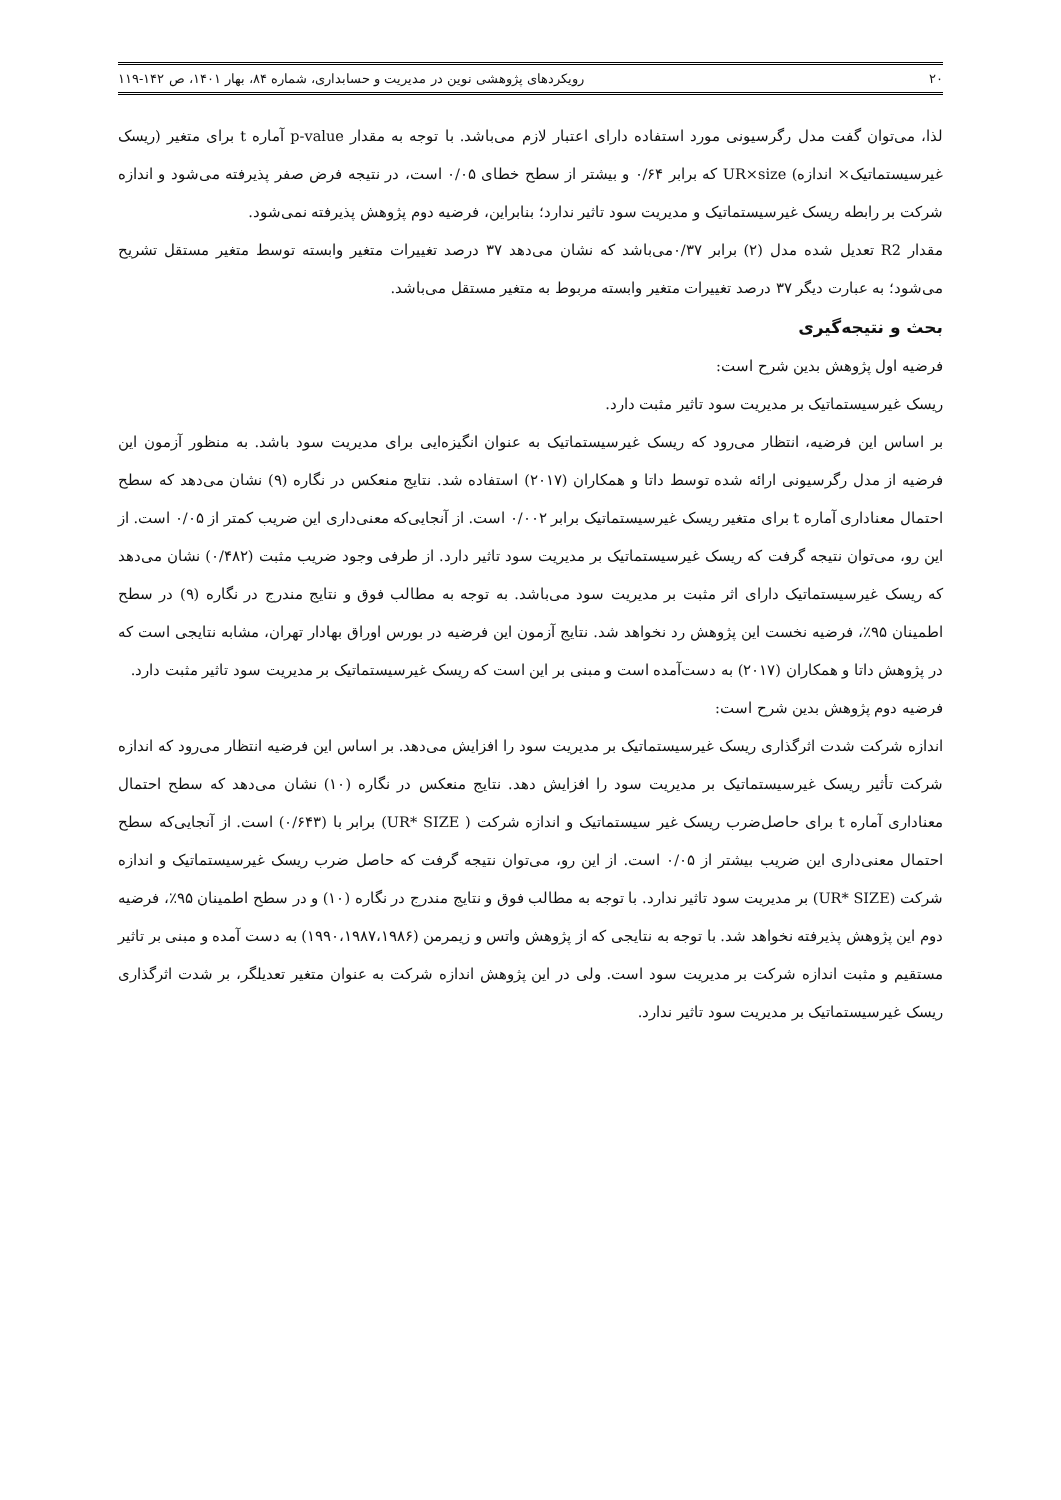۲۰ رویکردهای پژوهشی نوین در مدیریت و حسابداری، شماره ۸۴، بهار ۱۴۰۱، ص ۱۴۲-۱۱۹
لذا، می‌توان گفت مدل رگرسیونی مورد استفاده دارای اعتبار لازم می‌باشد. با توجه به مقدار p-value آماره t برای متغیر (ریسک غیرسیستماتیک× اندازه) UR×size که برابر ۰/۶۴ و بیشتر از سطح خطای ۰/۰۵ است، در نتیجه فرض صفر پذیرفته می‌شود و اندازه شرکت بر رابطه ریسک غیرسیستماتیک و مدیریت سود تاثیر ندارد؛ بنابراین، فرضیه دوم پژوهش پذیرفته نمی‌شود.
مقدار R2 تعدیل شده مدل (۲) برابر ۰/۳۷می‌باشد که نشان می‌دهد ۳۷ درصد تغییرات متغیر وابسته توسط متغیر مستقل تشریح می‌شود؛ به عبارت دیگر ۳۷ درصد تغییرات متغیر وابسته مربوط به متغیر مستقل می‌باشد.
بحث و نتیجه‌گیری
فرضیه اول پژوهش بدین شرح است:
ریسک غیرسیستماتیک بر مدیریت سود تاثیر مثبت دارد.
بر اساس این فرضیه، انتظار می‌رود که ریسک غیرسیستماتیک به عنوان انگیزه‌ایی برای مدیریت سود باشد. به منظور آزمون این فرضیه از مدل رگرسیونی ارائه شده توسط داتا و همکاران (۲۰۱۷) استفاده شد. نتایج منعکس در نگاره (۹) نشان می‌دهد که سطح احتمال معناداری آماره t برای متغیر ریسک غیرسیستماتیک برابر ۰/۰۰۲ است. از آنجایی‌که معنی‌داری این ضریب کمتر از ۰/۰۵ است. از این رو، می‌توان نتیجه گرفت که ریسک غیرسیستماتیک بر مدیریت سود تاثیر دارد. از طرفی وجود ضریب مثبت (۰/۴۸۲) نشان می‌دهد که ریسک غیرسیستماتیک دارای اثر مثبت بر مدیریت سود می‌باشد. به توجه به مطالب فوق و نتایج مندرج در نگاره (۹) در سطح اطمینان ۹۵٪، فرضیه نخست این پژوهش رد نخواهد شد. نتایج آزمون این فرضیه در بورس اوراق بهادار تهران، مشابه نتایجی است که در پژوهش داتا و همکاران (۲۰۱۷) به دست‌آمده است و مبنی بر این است که ریسک غیرسیستماتیک بر مدیریت سود تاثیر مثبت دارد.
فرضیه دوم پژوهش بدین شرح است:
اندازه شرکت شدت اثرگذاری ریسک غیرسیستماتیک بر مدیریت سود را افزایش می‌دهد. بر اساس این فرضیه انتظار می‌رود که اندازه شرکت تأثیر ریسک غیرسیستماتیک بر مدیریت سود را افزایش دهد. نتایج منعکس در نگاره (۱۰) نشان می‌دهد که سطح احتمال معناداری آماره t برای حاصل‌ضرب ریسک غیر سیستماتیک و اندازه شرکت ( UR* SIZE) برابر با (۰/۶۴۳) است. از آنجایی‌که سطح احتمال معنی‌داری این ضریب بیشتر از ۰/۰۵ است. از این رو، می‌توان نتیجه گرفت که حاصل ضرب ریسک غیرسیستماتیک و اندازه شرکت (UR* SIZE) بر مدیریت سود تاثیر ندارد. با توجه به مطالب فوق و نتایج مندرج در نگاره (۱۰) و در سطح اطمینان ۹۵٪، فرضیه دوم این پژوهش پذیرفته نخواهد شد. با توجه به نتایجی که از پژوهش واتس و زیمرمن (۱۹۹۰،۱۹۸۷،۱۹۸۶) به دست آمده و مبنی بر تاثیر مستقیم و مثبت اندازه شرکت بر مدیریت سود است. ولی در این پژوهش اندازه شرکت به عنوان متغیر تعدیلگر، بر شدت اثرگذاری ریسک غیرسیستماتیک بر مدیریت سود تاثیر ندارد.